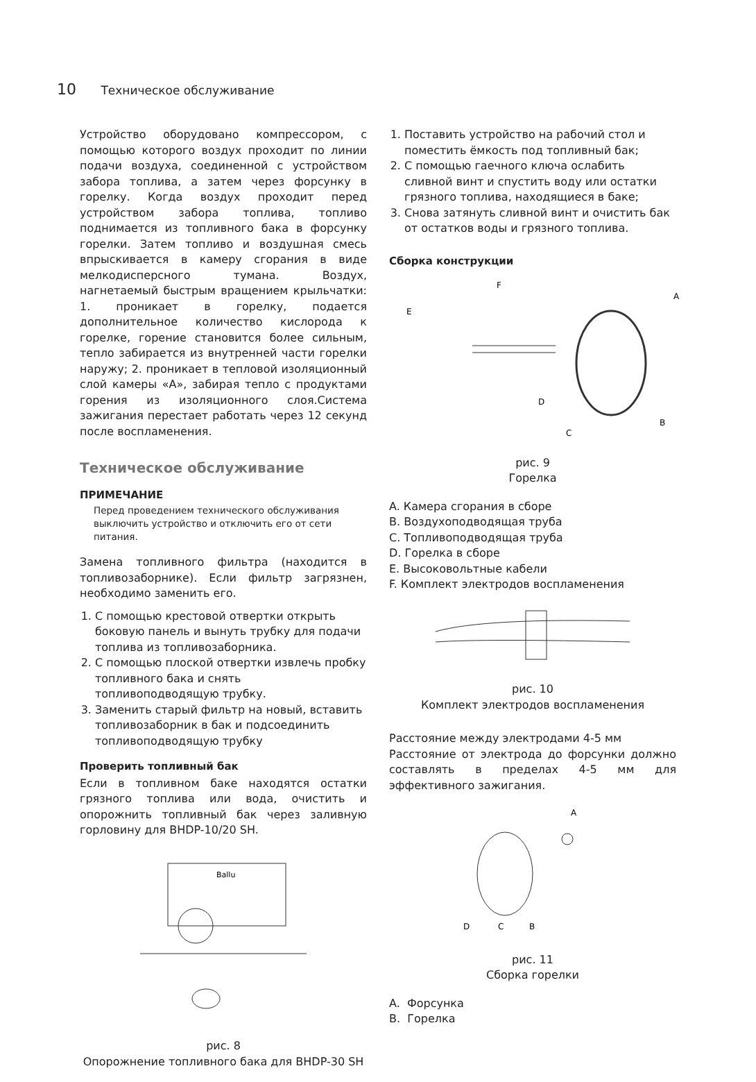10 Техническое обслуживание
Устройство оборудовано компрессором, с помощью которого воздух проходит по линии подачи воздуха, соединенной с устройством забора топлива, а затем через форсунку в горелку. Когда воздух проходит перед устройством забора топлива, топливо поднимается из топливного бака в форсунку горелки. Затем топливо и воздушная смесь впрыскивается в камеру сгорания в виде мелкодисперсного тумана. Воздух, нагнетаемый быстрым вращением крыльчатки: 1. проникает в горелку, подается дополнительное количество кислорода к горелке, горение становится более сильным, тепло забирается из внутренней части горелки наружу; 2. проникает в тепловой изоляционный слой камеры «А», забирая тепло с продуктами горения из изоляционного слоя.Система зажигания перестает работать через 12 секунд после воспламенения.
Техническое обслуживание
ПРИМЕЧАНИЕ
Перед проведением технического обслуживания выключить устройство и отключить его от сети питания.
Замена топливного фильтра (находится в топливозаборнике). Если фильтр загрязнен, необходимо заменить его.
1. С помощью крестовой отвертки открыть боковую панель и вынуть трубку для подачи топлива из топливозаборника.
2. С помощью плоской отвертки извлечь пробку топливного бака и снять топливоподводящую трубку.
3. Заменить старый фильтр на новый, вставить топливозаборник в бак и подсоединить топливоподводящую трубку
Проверить топливный бак
Если в топливном баке находятся остатки грязного топлива или вода, очистить и опорожнить топливный бак через заливную горловину для BHDP-10/20 SH.
Ballu
рис. 8
Опорожнение топливного бака для BHDP-30 SH
1. Поставить устройство на рабочий стол и поместить ёмкость под топливный бак;
2. С помощью гаечного ключа ослабить сливной винт и спустить воду или остатки грязного топлива, находящиеся в баке;
3. Снова затянуть сливной винт и очистить бак от остатков воды и грязного топлива.
Сборка конструкции
F
A
E
D
B
C
рис. 9
Горелка
A. Камера сгорания в сборе
B. Воздухоподводящая труба
C. Топливоподводящая труба
D. Горелка в сборе
E. Высоковольтные кабели
F. Комплект электродов воспламенения
рис. 10
Комплект электродов воспламенения
Расстояние между электродами 4-5 мм
Расстояние от электрода до форсунки должно составлять в пределах 4-5 мм для эффективного зажигания.
A
D
C
B
рис. 11
Сборка горелки
A. Форсунка
B. Горелка